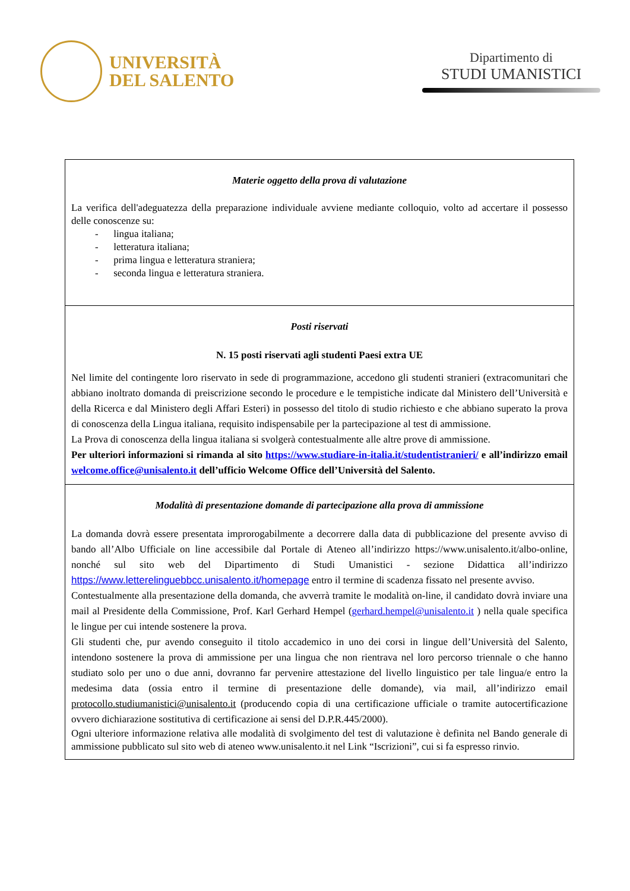UNIVERSITÀ
DEL SALENTO
Dipartimento di
STUDI UMANISTICI
| Materie oggetto della prova di valutazione La verifica dell'adeguatezza della preparazione individuale avviene mediante colloquio, volto ad accertare il possesso delle conoscenze su: - lingua italiana; - letteratura italiana; - prima lingua e letteratura straniera; - seconda lingua e letteratura straniera. |
| Posti riservati N. 15 posti riservati agli studenti Paesi extra UE Nel limite del contingente loro riservato in sede di programmazione, accedono gli studenti stranieri (extracomunitari che abbiano inoltrato domanda di preiscrizione secondo le procedure e le tempistiche indicate dal Ministero dell’Università e della Ricerca e dal Ministero degli Affari Esteri) in possesso del titolo di studio richiesto e che abbiano superato la prova di conoscenza della Lingua italiana, requisito indispensabile per la partecipazione al test di ammissione. La Prova di conoscenza della lingua italiana si svolgerà contestualmente alle altre prove di ammissione. Per ulteriori informazioni si rimanda al sito https://www.studiare-in-italia.it/studentistranieri/ e all’indirizzo email welcome.office@unisalento.it dell’ufficio Welcome Office dell’Università del Salento. |
| Modalità di presentazione domande di partecipazione alla prova di ammissione La domanda dovrà essere presentata improrogabilmente a decorrere dalla data di pubblicazione del presente avviso di bando all’Albo Ufficiale on line accessibile dal Portale di Ateneo all’indirizzo https://www.unisalento.it/albo-online, nonché sul sito web del Dipartimento di Studi Umanistici - sezione Didattica all’indirizzo https://www.letterelinguebbcc.unisalento.it/homepage entro il termine di scadenza fissato nel presente avviso. Contestualmente alla presentazione della domanda, che avverrà tramite le modalità on-line, il candidato dovrà inviare una mail al Presidente della Commissione, Prof. Karl Gerhard Hempel ( gerhard.hempel@unisalento.it ) nella quale specifica le lingue per cui intende sostenere la prova. Gli studenti che, pur avendo conseguito il titolo accademico in uno dei corsi in lingue dell’Università del Salento, intendono sostenere la prova di ammissione per una lingua che non rientrava nel loro percorso triennale o che hanno studiato solo per uno o due anni, dovranno far pervenire attestazione del livello linguistico per tale lingua/e entro la medesima data (ossia entro il termine di presentazione delle domande), via mail, all’indirizzo email protocollo.studiumanistici@unisalento.it (producendo copia di una certificazione ufficiale o tramite autocertificazione ovvero dichiarazione sostitutiva di certificazione ai sensi del D.P.R.445/2000). Ogni ulteriore informazione relativa alle modalità di svolgimento del test di valutazione è definita nel Bando generale di ammissione pubblicato sul sito web di ateneo www.unisalento.it nel Link “Iscrizioni”, cui si fa espresso rinvio. |